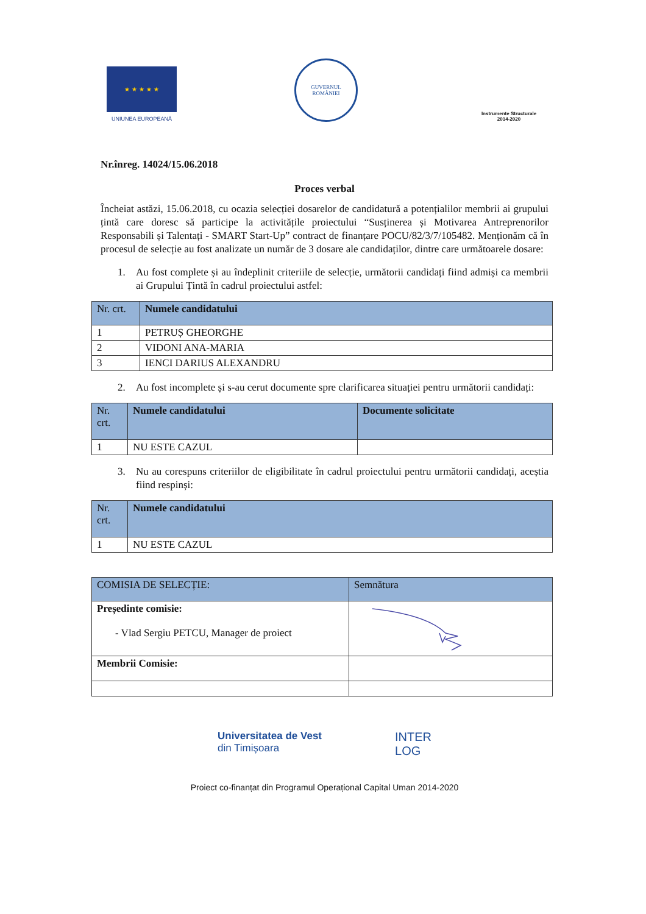★ ★ ★ ★ ★
UNIUNEA EUROPEANĂ
GUVERNUL
ROMÂNIEI
Instrumente Structurale
2014-2020
Nr.înreg. 14024/15.06.2018
Proces verbal
Încheiat astăzi, 15.06.2018, cu ocazia selecției dosarelor de candidatură a potențialilor membrii ai grupului țintă care doresc să participe la activitățile proiectului “Susținerea și Motivarea Antreprenorilor Responsabili și Talentați - SMART Start-Up” contract de finanțare POCU/82/3/7/105482. Menționăm că în procesul de selecție au fost analizate un număr de 3 dosare ale candidaților, dintre care următoarele dosare:
1. Au fost complete și au îndeplinit criteriile de selecție, următorii candidați fiind admiși ca membrii ai Grupului Țintă în cadrul proiectului astfel:
| Nr. crt. | Numele candidatului |
| --- | --- |
| 1 | PETRUȘ GHEORGHE |
| 2 | VIDONI ANA-MARIA |
| 3 | IENCI DARIUS ALEXANDRU |
2. Au fost incomplete și s-au cerut documente spre clarificarea situației pentru următorii candidați:
| Nr. crt. | Numele candidatului | Documente solicitate |
| --- | --- | --- |
| 1 | NU ESTE CAZUL | |
3. Nu au corespuns criteriilor de eligibilitate în cadrul proiectului pentru următorii candidați, aceștia fiind respinși:
| Nr. crt. | Numele candidatului |
| --- | --- |
| 1 | NU ESTE CAZUL |
| COMISIA DE SELECȚIE: | Semnătura |
| --- | --- |
| Președinte comisie: - Vlad Sergiu PETCU, Manager de proiect | |
| Membrii Comisie: | |
Universitatea de Vest
din Timișoara
INTER
LOG
Proiect co-finanțat din Programul Operațional Capital Uman 2014-2020